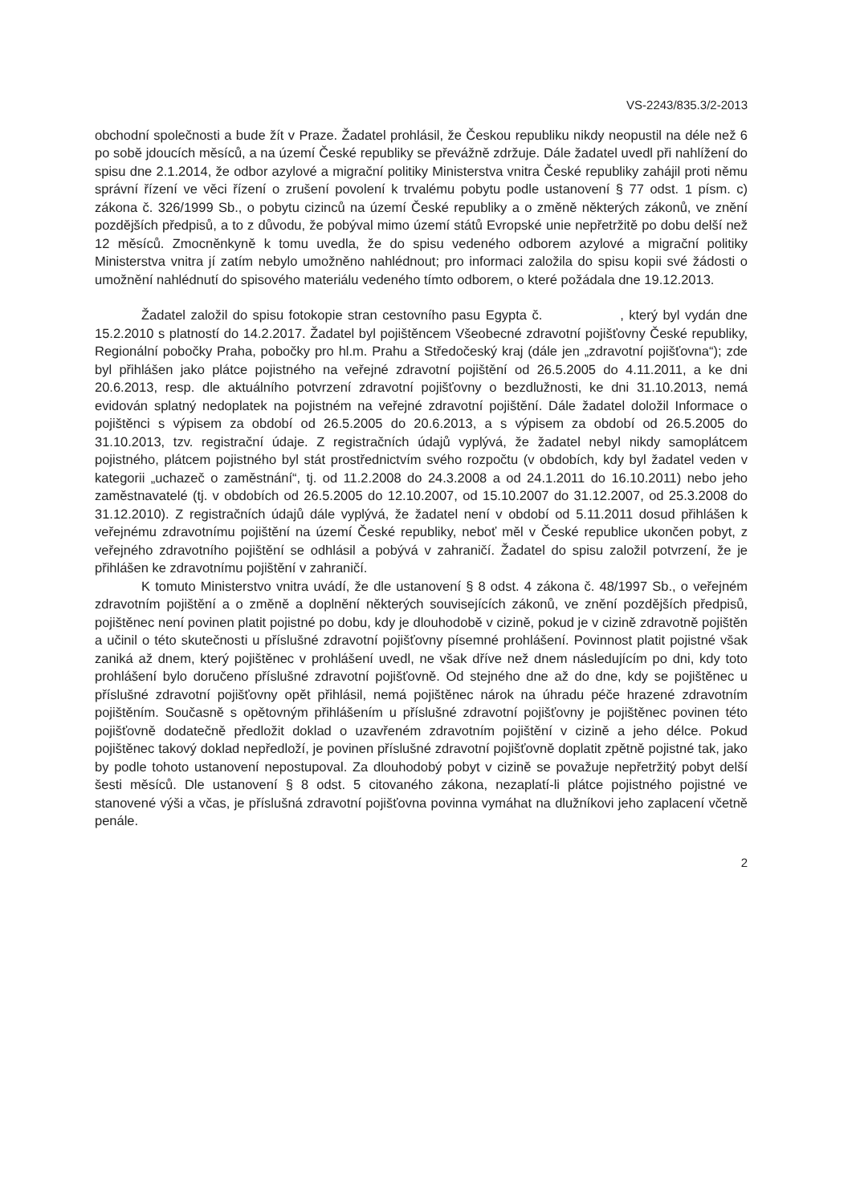VS-2243/835.3/2-2013
obchodní společnosti a bude žít v Praze. Žadatel prohlásil, že Českou republiku nikdy neopustil na déle než 6 po sobě jdoucích měsíců, a na území České republiky se převážně zdržuje. Dále žadatel uvedl při nahlížení do spisu dne 2.1.2014, že odbor azylové a migrační politiky Ministerstva vnitra České republiky zahájil proti němu správní řízení ve věci řízení o zrušení povolení k trvalému pobytu podle ustanovení § 77 odst. 1 písm. c) zákona č. 326/1999 Sb., o pobytu cizinců na území České republiky a o změně některých zákonů, ve znění pozdějších předpisů, a to z důvodu, že pobýval mimo území států Evropské unie nepřetržitě po dobu delší než 12 měsíců. Zmocněnkyně k tomu uvedla, že do spisu vedeného odborem azylové a migrační politiky Ministerstva vnitra jí zatím nebylo umožněno nahlédnout; pro informaci založila do spisu kopii své žádosti o umožnění nahlédnutí do spisového materiálu vedeného tímto odborem, o které požádala dne 19.12.2013.
Žadatel založil do spisu fotokopie stran cestovního pasu Egypta č. , který byl vydán dne 15.2.2010 s platností do 14.2.2017. Žadatel byl pojištěncem Všeobecné zdravotní pojišťovny České republiky, Regionální pobočky Praha, pobočky pro hl.m. Prahu a Středočeský kraj (dále jen „zdravotní pojišťovna“); zde byl přihlášen jako plátce pojistného na veřejné zdravotní pojištění od 26.5.2005 do 4.11.2011, a ke dni 20.6.2013, resp. dle aktuálního potvrzení zdravotní pojišťovny o bezdlužnosti, ke dni 31.10.2013, nemá evidován splatný nedoplatek na pojistném na veřejné zdravotní pojištění. Dále žadatel doložil Informace o pojištěnci s výpisem za období od 26.5.2005 do 20.6.2013, a s výpisem za období od 26.5.2005 do 31.10.2013, tzv. registrační údaje. Z registračních údajů vyplývá, že žadatel nebyl nikdy samoplátcem pojistného, plátcem pojistného byl stát prostřednictvím svého rozpočtu (v obdobích, kdy byl žadatel veden v kategorii „uchazeč o zaměstnání“, tj. od 11.2.2008 do 24.3.2008 a od 24.1.2011 do 16.10.2011) nebo jeho zaměstnavatelé (tj. v obdobích od 26.5.2005 do 12.10.2007, od 15.10.2007 do 31.12.2007, od 25.3.2008 do 31.12.2010). Z registračních údajů dále vyplývá, že žadatel není v období od 5.11.2011 dosud přihlášen k veřejnému zdravotnímu pojištění na území České republiky, neboť měl v České republice ukončen pobyt, z veřejného zdravotního pojištění se odhlásil a pobývá v zahraničí. Žadatel do spisu založil potvrzení, že je přihlášen ke zdravotnímu pojištění v zahraničí.
K tomuto Ministerstvo vnitra uvádí, že dle ustanovení § 8 odst. 4 zákona č. 48/1997 Sb., o veřejném zdravotním pojištění a o změně a doplnění některých souvisejících zákonů, ve znění pozdějších předpisů, pojištěnec není povinen platit pojistné po dobu, kdy je dlouhodobě v cizině, pokud je v cizině zdravotně pojištěn a učinil o této skutečnosti u příslušné zdravotní pojišťovny písemné prohlášení. Povinnost platit pojistné však zaniká až dnem, který pojištěnec v prohlášení uvedl, ne však dříve než dnem následujícím po dni, kdy toto prohlášení bylo doručeno příslušné zdravotní pojišťovně. Od stejného dne až do dne, kdy se pojištěnec u příslušné zdravotní pojišťovny opět přihlásil, nemá pojištěnec nárok na úhradu péče hrazené zdravotním pojištěním. Současně s opětovným přihlášením u příslušné zdravotní pojišťovny je pojištěnec povinen této pojišťovně dodatečně předložit doklad o uzavřeném zdravotním pojištění v cizině a jeho délce. Pokud pojištěnec takový doklad nepředloží, je povinen příslušné zdravotní pojišťovně doplatit zpětně pojistné tak, jako by podle tohoto ustanovení nepostupoval. Za dlouhodobý pobyt v cizině se považuje nepřetržitý pobyt delší šesti měsíců. Dle ustanovení § 8 odst. 5 citovaného zákona, nezaplatí-li plátce pojistného pojistné ve stanovené výši a včas, je příslušná zdravotní pojišťovna povinna vymáhat na dlužníkovi jeho zaplacení včetně penále.
2